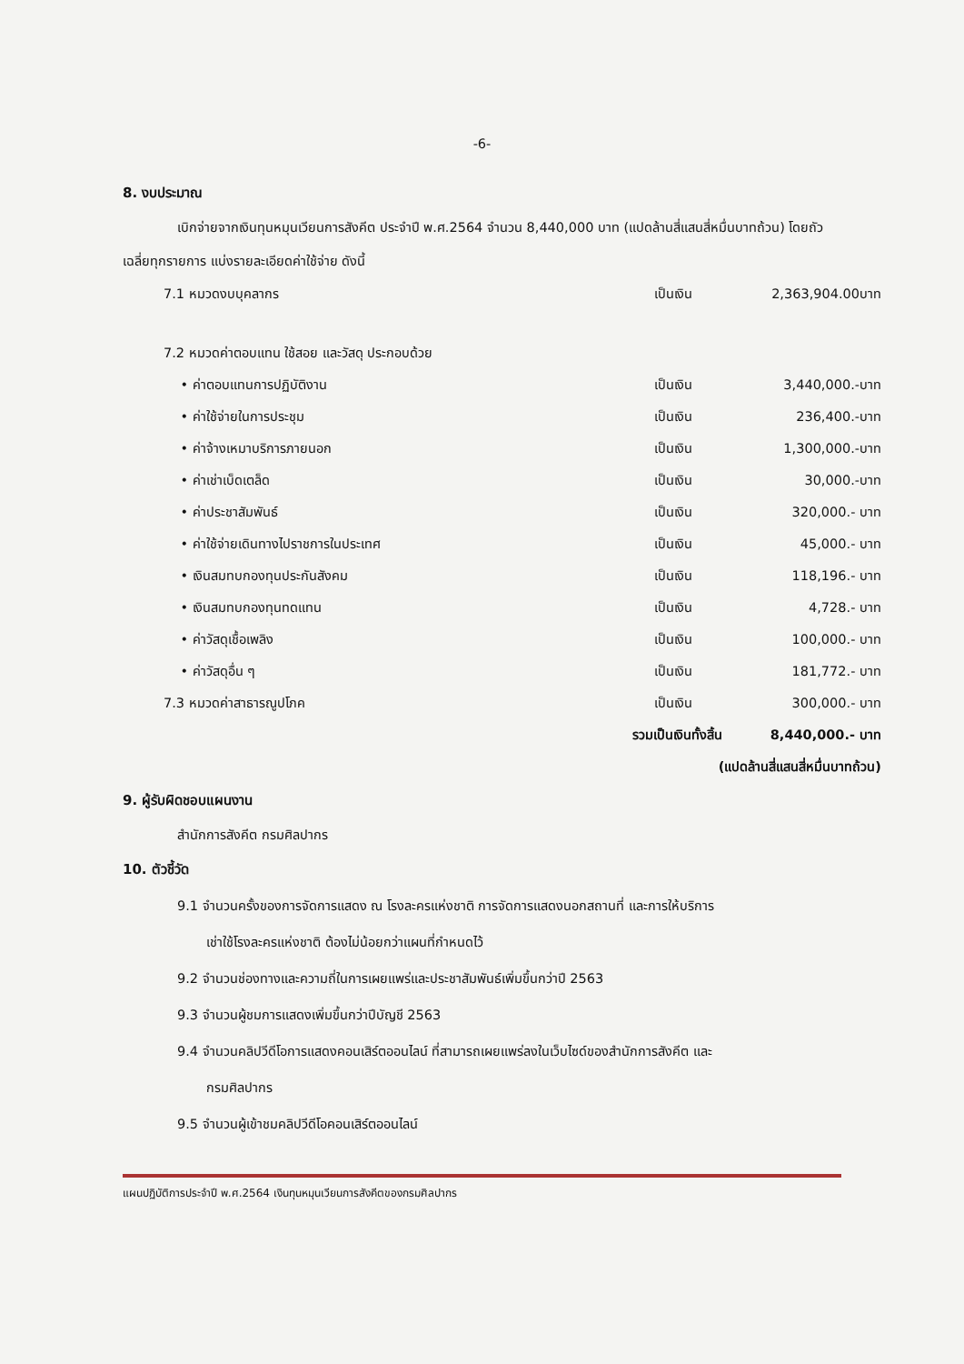-6-
8. งบประมาณ
เบิกจ่ายจากเงินทุนหมุนเวียนการสังคีต ประจำปี พ.ศ.2564 จำนวน 8,440,000 บาท (แปดล้านสี่แสนสี่หมื่นบาทถ้วน) โดยถัวเฉลี่ยทุกรายการ แบ่งรายละเอียดค่าใช้จ่าย ดังนี้
| 7.1 หมวดงบบุคลากร | เป็นเงิน | 2,363,904.00บาท |
| 7.2 หมวดค่าตอบแทน ใช้สอย และวัสดุ ประกอบด้วย | | |
| • ค่าตอบแทนการปฏิบัติงาน | เป็นเงิน | 3,440,000.-บาท |
| • ค่าใช้จ่ายในการประชุม | เป็นเงิน | 236,400.-บาท |
| • ค่าจ้างเหมาบริการภายนอก | เป็นเงิน | 1,300,000.-บาท |
| • ค่าเช่าเบ็ดเตล็ด | เป็นเงิน | 30,000.-บาท |
| • ค่าประชาสัมพันธ์ | เป็นเงิน | 320,000.- บาท |
| • ค่าใช้จ่ายเดินทางไปราชการในประเทศ | เป็นเงิน | 45,000.- บาท |
| • เงินสมทบกองทุนประกันสังคม | เป็นเงิน | 118,196.- บาท |
| • เงินสมทบกองทุนทดแทน | เป็นเงิน | 4,728.- บาท |
| • ค่าวัสดุเชื้อเพลิง | เป็นเงิน | 100,000.- บาท |
| • ค่าวัสดุอื่น ๆ | เป็นเงิน | 181,772.- บาท |
| 7.3 หมวดค่าสาธารณูปโภค | เป็นเงิน | 300,000.- บาท |
| รวมเป็นเงินทั้งสิ้น | | 8,440,000.- บาท |
| (แปดล้านสี่แสนสี่หมื่นบาทถ้วน) | | |
9. ผู้รับผิดชอบแผนงาน
สำนักการสังคีต กรมศิลปากร
10. ตัวชี้วัด
9.1 จำนวนครั้งของการจัดการแสดง ณ โรงละครแห่งชาติ การจัดการแสดงนอกสถานที่ และการให้บริการ
เช่าใช้โรงละครแห่งชาติ ต้องไม่น้อยกว่าแผนที่กำหนดไว้
9.2 จำนวนช่องทางและความถี่ในการเผยแพร่และประชาสัมพันธ์เพิ่มขึ้นกว่าปี 2563
9.3 จำนวนผู้ชมการแสดงเพิ่มขึ้นกว่าปีบัญชี 2563
9.4 จำนวนคลิปวีดีโอการแสดงคอนเสิร์ตออนไลน์ ที่สามารถเผยแพร่ลงในเว็บไซด์ของสำนักการสังคีต และ
กรมศิลปากร
9.5 จำนวนผู้เข้าชมคลิปวีดีโอคอนเสิร์ตออนไลน์
แผนปฏิบัติการประจำปี พ.ศ.2564 เงินทุนหมุนเวียนการสังคีตของกรมศิลปากร